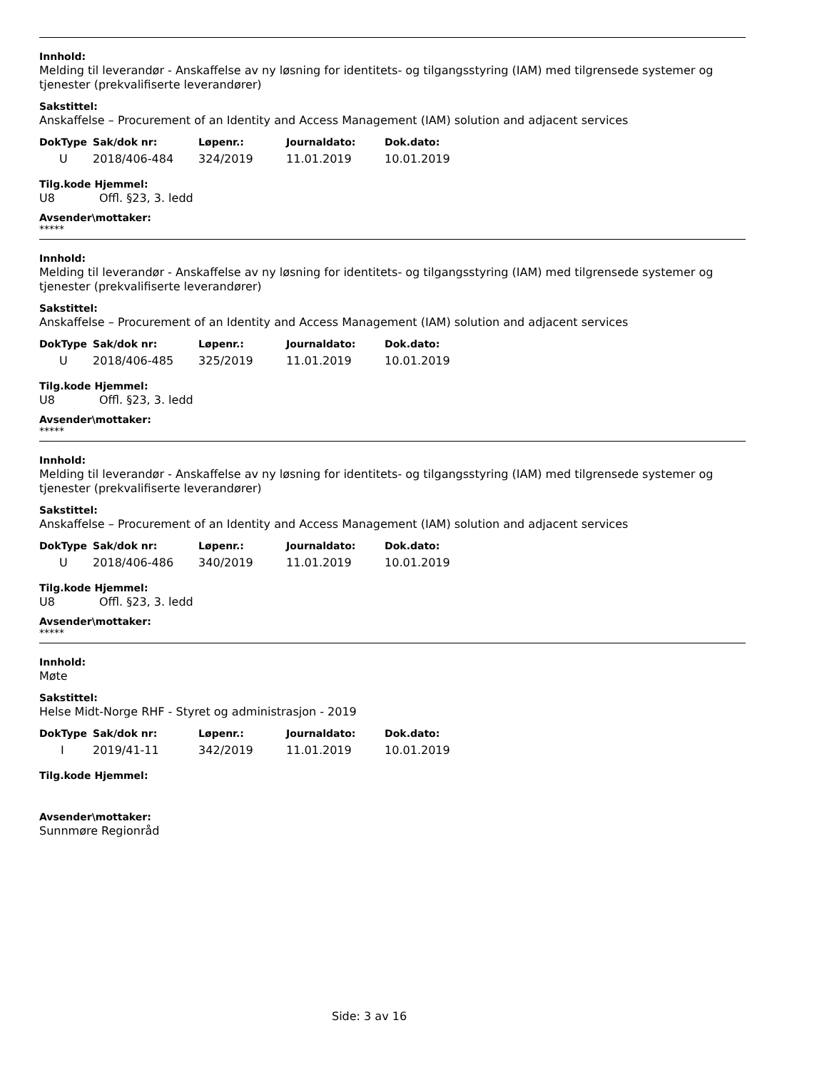Innhold:
Melding til leverandør - Anskaffelse av ny løsning for identitets- og tilgangsstyring (IAM) med tilgrensede systemer og tjenester (prekvalifiserte leverandører)
Sakstittel:
Anskaffelse – Procurement of an Identity and Access Management (IAM) solution and adjacent services
| DokType | Sak/dok nr: | Løpenr.: | Journaldato: | Dok.dato: |
| --- | --- | --- | --- | --- |
| U | 2018/406-484 | 324/2019 | 11.01.2019 | 10.01.2019 |
Tilg.kode Hjemmel:
U8 Offl. §23, 3. ledd
Avsender\mottaker:
*****
Innhold:
Melding til leverandør - Anskaffelse av ny løsning for identitets- og tilgangsstyring (IAM) med tilgrensede systemer og tjenester (prekvalifiserte leverandører)
Sakstittel:
Anskaffelse – Procurement of an Identity and Access Management (IAM) solution and adjacent services
| DokType | Sak/dok nr: | Løpenr.: | Journaldato: | Dok.dato: |
| --- | --- | --- | --- | --- |
| U | 2018/406-485 | 325/2019 | 11.01.2019 | 10.01.2019 |
Tilg.kode Hjemmel:
U8 Offl. §23, 3. ledd
Avsender\mottaker:
*****
Innhold:
Melding til leverandør - Anskaffelse av ny løsning for identitets- og tilgangsstyring (IAM) med tilgrensede systemer og tjenester (prekvalifiserte leverandører)
Sakstittel:
Anskaffelse – Procurement of an Identity and Access Management (IAM) solution and adjacent services
| DokType | Sak/dok nr: | Løpenr.: | Journaldato: | Dok.dato: |
| --- | --- | --- | --- | --- |
| U | 2018/406-486 | 340/2019 | 11.01.2019 | 10.01.2019 |
Tilg.kode Hjemmel:
U8 Offl. §23, 3. ledd
Avsender\mottaker:
*****
Innhold:
Møte
Sakstittel:
Helse Midt-Norge RHF - Styret og administrasjon - 2019
| DokType | Sak/dok nr: | Løpenr.: | Journaldato: | Dok.dato: |
| --- | --- | --- | --- | --- |
| I | 2019/41-11 | 342/2019 | 11.01.2019 | 10.01.2019 |
Tilg.kode Hjemmel:
Avsender\mottaker:
Sunnmøre Regionråd
Side: 3 av 16